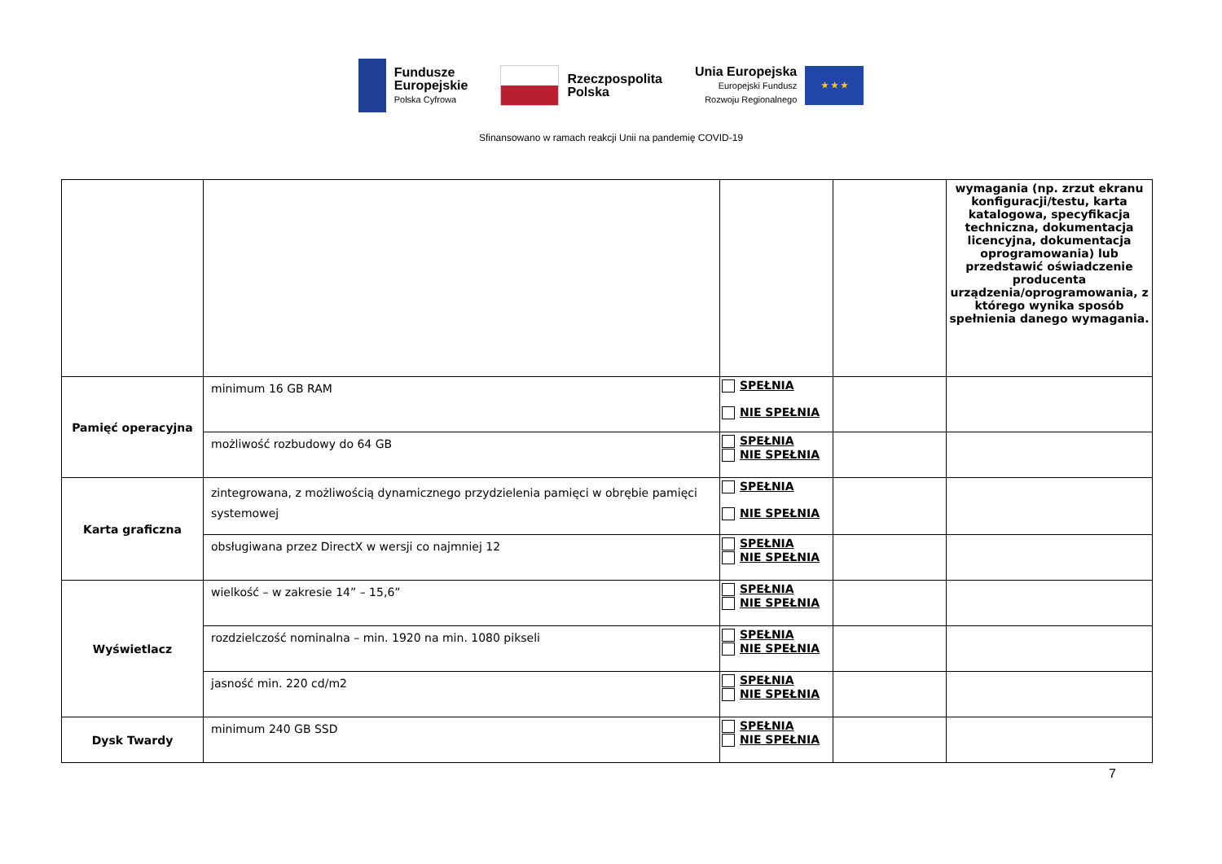Fundusze
Europejskie
Polska Cyfrowa
Rzeczpospolita
Polska
Unia Europejska
Europejski Fundusz
Rozwoju Regionalnego
★ ★ ★
Sfinansowano w ramach reakcji Unii na pandemię COVID-19
| | | | | wymagania (np. zrzut ekranu konfiguracji/testu, karta katalogowa, specyfikacja techniczna, dokumentacja licencyjna, dokumentacja oprogramowania) lub przedstawić oświadczenie producenta urządzenia/oprogramowania, z którego wynika sposób spełnienia danego wymagania. |
| Pamięć operacyjna | minimum 16 GB RAM | SPEŁNIA NIE SPEŁNIA | | |
| | możliwość rozbudowy do 64 GB | SPEŁNIA NIE SPEŁNIA | | |
| Karta graficzna | zintegrowana, z możliwością dynamicznego przydzielenia pamięci w obrębie pamięci systemowej | SPEŁNIA NIE SPEŁNIA | | |
| | obsługiwana przez DirectX w wersji co najmniej 12 | SPEŁNIA NIE SPEŁNIA | | |
| Wyświetlacz | wielkość – w zakresie 14” – 15,6” | SPEŁNIA NIE SPEŁNIA | | |
| | rozdzielczość nominalna – min. 1920 na min. 1080 pikseli | SPEŁNIA NIE SPEŁNIA | | |
| | jasność min. 220 cd/m2 | SPEŁNIA NIE SPEŁNIA | | |
| Dysk Twardy | minimum 240 GB SSD | SPEŁNIA NIE SPEŁNIA | | |
7